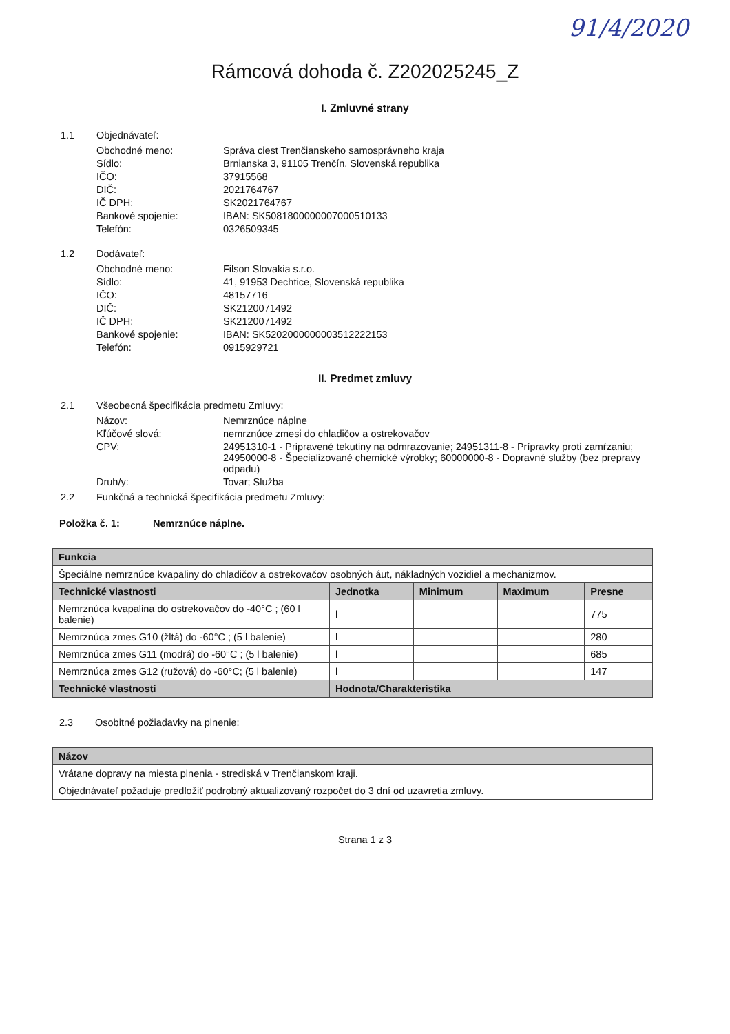91/4/2020
Rámcová dohoda č. Z202025245_Z
I. Zmluvné strany
1.1 Objednávateľ:
Obchodné meno: Správa ciest Trenčianskeho samosprávneho kraja
Sídlo: Brnianska 3, 91105 Trenčín, Slovenská republika
IČO: 37915568
DIČ: 2021764767
IČ DPH: SK2021764767
Bankové spojenie: IBAN: SK5081800000007000510133
Telefón: 0326509345
1.2 Dodávateľ:
Obchodné meno: Filson Slovakia s.r.o.
Sídlo: 41, 91953 Dechtice, Slovenská republika
IČO: 48157716
DIČ: SK2120071492
IČ DPH: SK2120071492
Bankové spojenie: IBAN: SK5202000000003512222153
Telefón: 0915929721
II. Predmet zmluvy
2.1 Všeobecná špecifikácia predmetu Zmluvy:
Názov: Nemrznúce náplne
Kľúčové slová: nemrznúce zmesi do chladičov a ostrekovačov
CPV: 24951310-1 - Pripravené tekutiny na odmrazovanie; 24951311-8 - Prípravky proti zamŕzaniu; 24950000-8 - Špecializované chemické výrobky; 60000000-8 - Dopravné služby (bez prepravy odpadu)
Druh/y: Tovar; Služba
2.2 Funkčná a technická špecifikácia predmetu Zmluvy:
Položka č. 1: Nemrznúce náplne.
| Funkcia | | | | |
| --- | --- | --- | --- | --- |
| Špeciálne nemrznúce kvapaliny do chladičov a ostrekovačov osobných áut, nákladných vozidiel a mechanizmov. | | | | |
| Technické vlastnosti | Jednotka | Minimum | Maximum | Presne |
| Nemrznúca kvapalina do ostrekovačov do -40°C ; (60 l balenie) | l | | | 775 |
| Nemrznúca zmes G10 (žltá) do -60°C ; (5 l balenie) | l | | | 280 |
| Nemrznúca zmes G11 (modrá) do -60°C ; (5 l balenie) | l | | | 685 |
| Nemrznúca zmes G12 (ružová) do -60°C; (5 l balenie) | l | | | 147 |
| Technické vlastnosti | Hodnota/Charakteristika | | | |
2.3 Osobitné požiadavky na plnenie:
| Názov |
| --- |
| Vrátane dopravy na miesta plnenia - strediská v Trenčianskom kraji. |
| Objednávateľ požaduje predložiť podrobný aktualizovaný rozpočet do 3 dní od uzavretia zmluvy. |
Strana 1 z 3